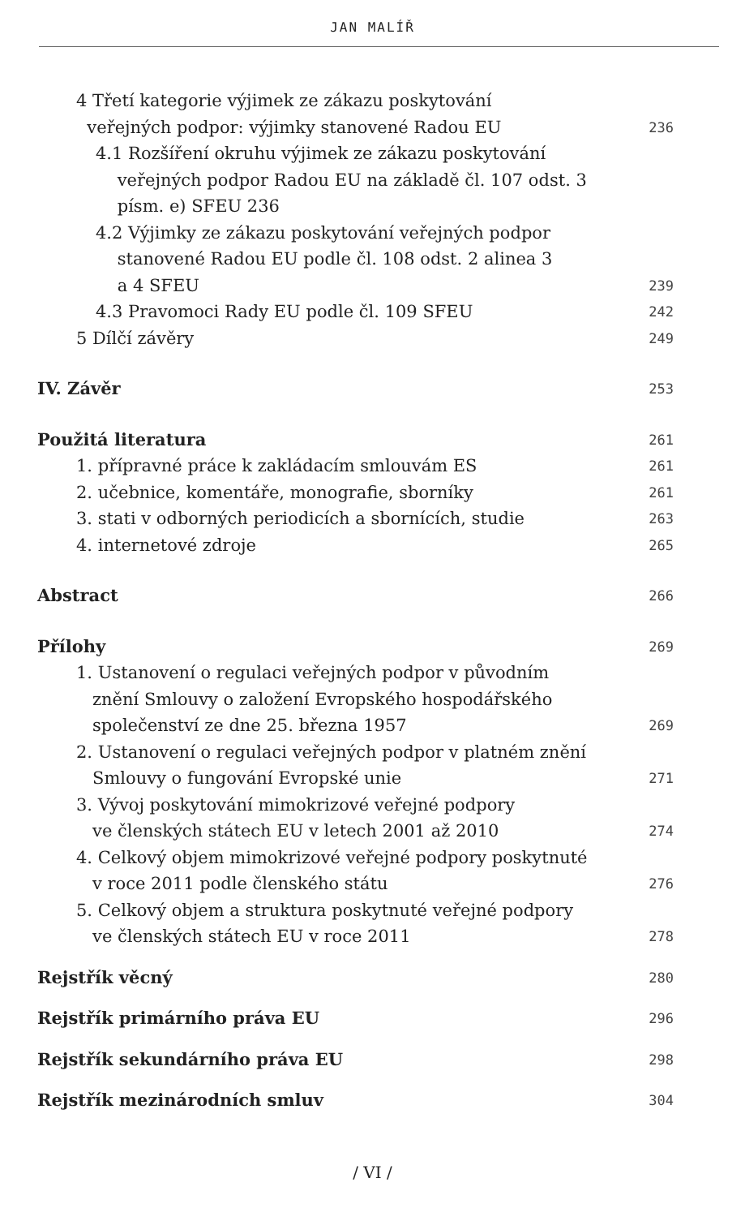JAN MALÍŘ
4 Třetí kategorie výjimek ze zákazu poskytování
veřejných podpor: výjimky stanovené Radou EU 236
4.1 Rozšíření okruhu výjimek ze zákazu poskytování
veřejných podpor Radou EU na základě čl. 107 odst. 3
písm. e) SFEU 236
4.2 Výjimky ze zákazu poskytování veřejných podpor
stanovené Radou EU podle čl. 108 odst. 2 alinea 3
a 4 SFEU 239
4.3 Pravomoci Rady EU podle čl. 109 SFEU 242
5 Dílčí závěry 249
IV. Závěr 253
Použitá literatura 261
1. přípravné práce k zakládacím smlouvám ES 261
2. učebnice, komentáře, monografie, sborníky 261
3. stati v odborných periodicích a sbornících, studie 263
4. internetové zdroje 265
Abstract 266
Přílohy 269
1. Ustanovení o regulaci veřejných podpor v původním
znění Smlouvy o založení Evropského hospodářského
společenství ze dne 25. března 1957 269
2. Ustanovení o regulaci veřejných podpor v platném znění
Smlouvy o fungování Evropské unie 271
3. Vývoj poskytování mimokrizové veřejné podpory
ve členských státech EU v letech 2001 až 2010 274
4. Celkový objem mimokrizové veřejné podpory poskytnuté
v roce 2011 podle členského státu 276
5. Celkový objem a struktura poskytnuté veřejné podpory
ve členských státech EU v roce 2011 278
Rejstřík věcný 280
Rejstřík primárního práva EU 296
Rejstřík sekundárního práva EU 298
Rejstřík mezinárodních smluv 304
/ VI /